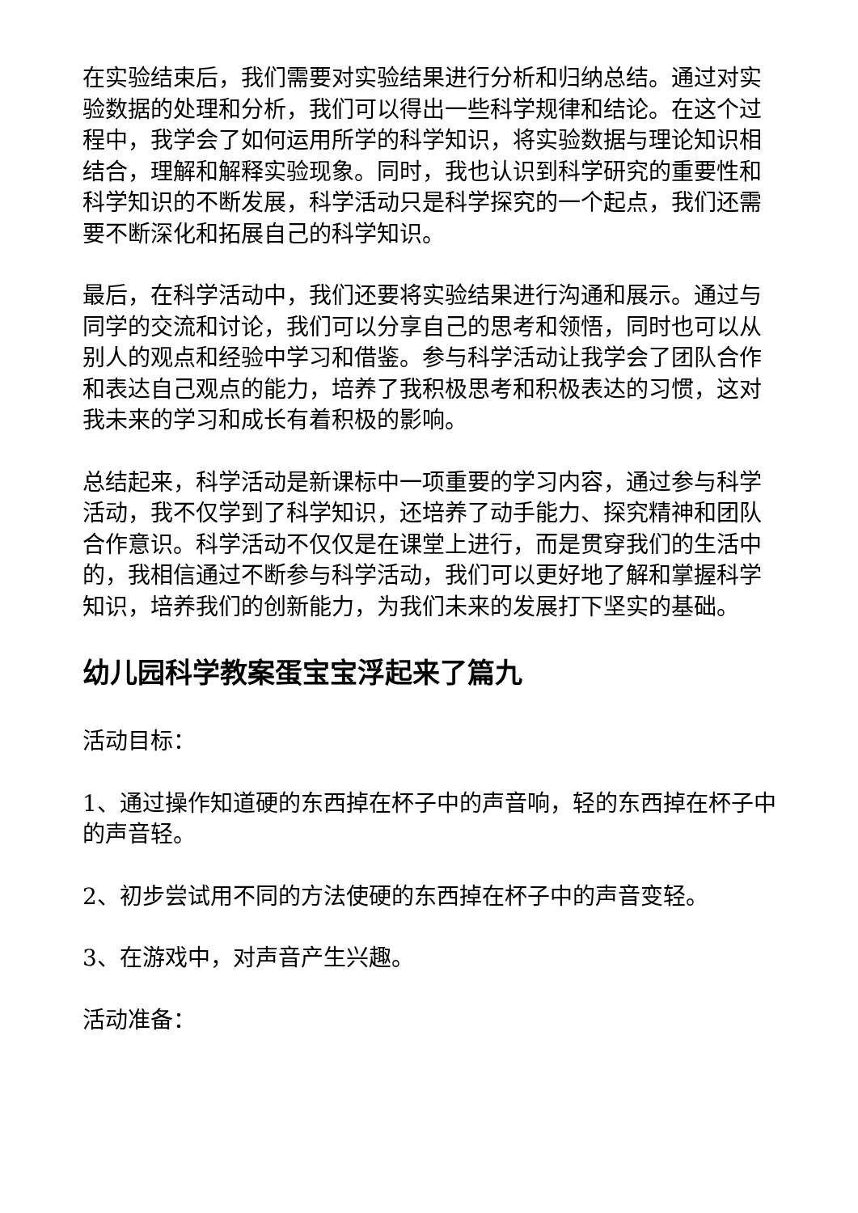在实验结束后，我们需要对实验结果进行分析和归纳总结。通过对实验数据的处理和分析，我们可以得出一些科学规律和结论。在这个过程中，我学会了如何运用所学的科学知识，将实验数据与理论知识相结合，理解和解释实验现象。同时，我也认识到科学研究的重要性和科学知识的不断发展，科学活动只是科学探究的一个起点，我们还需要不断深化和拓展自己的科学知识。
最后，在科学活动中，我们还要将实验结果进行沟通和展示。通过与同学的交流和讨论，我们可以分享自己的思考和领悟，同时也可以从别人的观点和经验中学习和借鉴。参与科学活动让我学会了团队合作和表达自己观点的能力，培养了我积极思考和积极表达的习惯，这对我未来的学习和成长有着积极的影响。
总结起来，科学活动是新课标中一项重要的学习内容，通过参与科学活动，我不仅学到了科学知识，还培养了动手能力、探究精神和团队合作意识。科学活动不仅仅是在课堂上进行，而是贯穿我们的生活中的，我相信通过不断参与科学活动，我们可以更好地了解和掌握科学知识，培养我们的创新能力，为我们未来的发展打下坚实的基础。
幼儿园科学教案蛋宝宝浮起来了篇九
活动目标：
1、通过操作知道硬的东西掉在杯子中的声音响，轻的东西掉在杯子中的声音轻。
2、初步尝试用不同的方法使硬的东西掉在杯子中的声音变轻。
3、在游戏中，对声音产生兴趣。
活动准备：